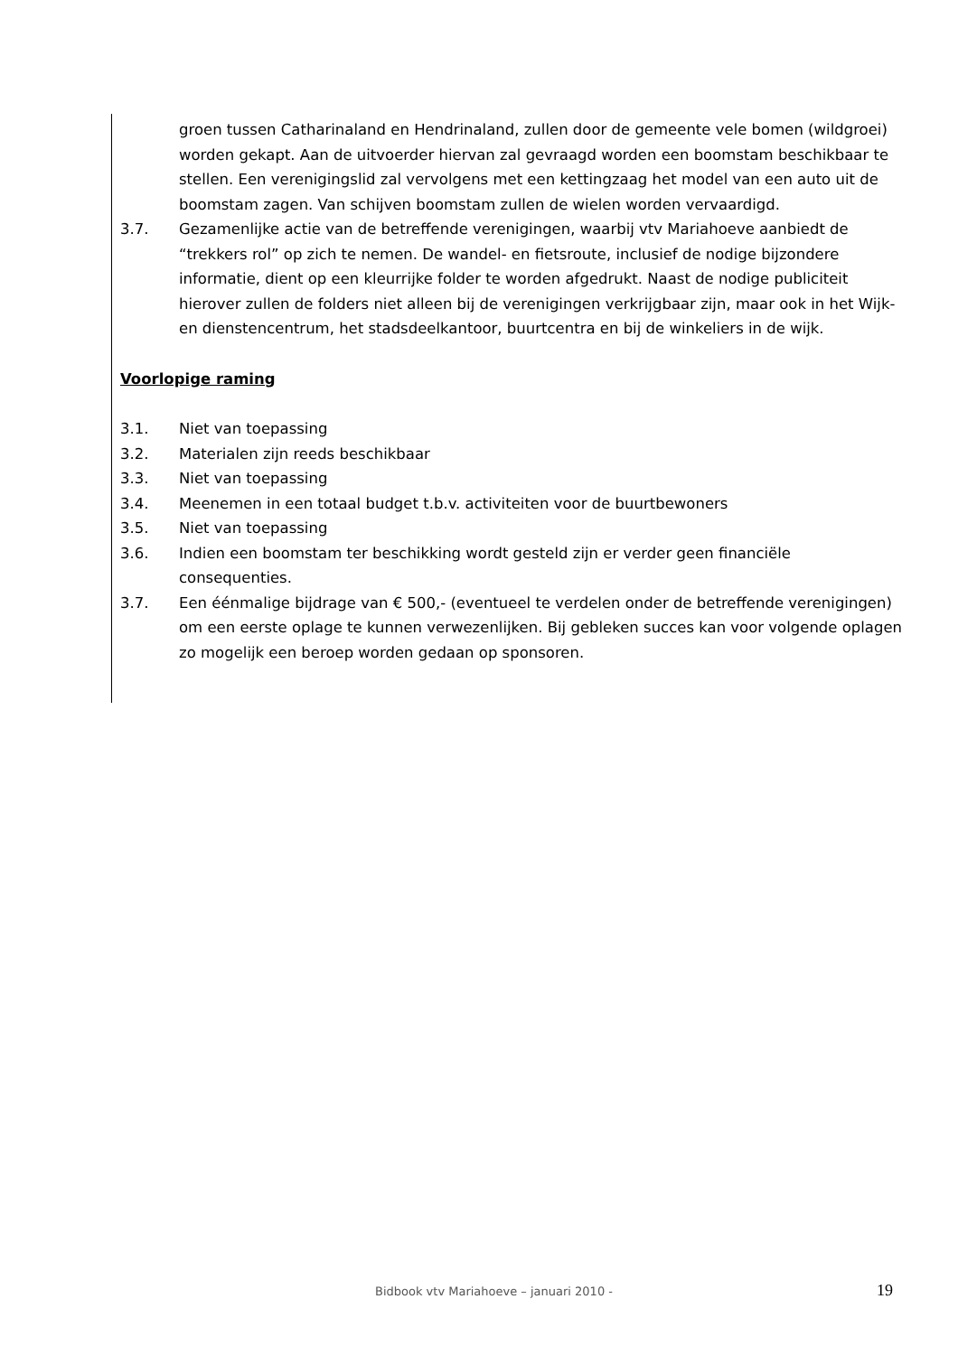groen tussen Catharinaland en Hendrinaland, zullen door de gemeente vele bomen (wildgroei) worden gekapt. Aan de uitvoerder hiervan zal gevraagd worden een boomstam beschikbaar te stellen. Een verenigingslid zal vervolgens met een kettingzaag het model van een auto uit de boomstam zagen. Van schijven boomstam zullen de wielen worden vervaardigd.
3.7. Gezamenlijke actie van de betreffende verenigingen, waarbij vtv Mariahoeve aanbiedt de “trekkers rol” op zich te nemen. De wandel- en fietsroute, inclusief de nodige bijzondere informatie, dient op een kleurrijke folder te worden afgedrukt. Naast de nodige publiciteit hierover zullen de folders niet alleen bij de verenigingen verkrijgbaar zijn, maar ook in het Wijk- en dienstencentrum, het stadsdeelkantoor, buurtcentra en bij de winkeliers in de wijk.
Voorlopige raming
3.1. Niet van toepassing
3.2. Materialen zijn reeds beschikbaar
3.3. Niet van toepassing
3.4. Meenemen in een totaal budget t.b.v. activiteiten voor de buurtbewoners
3.5. Niet van toepassing
3.6. Indien een boomstam ter beschikking wordt gesteld zijn er verder geen financiële consequenties.
3.7. Een éénmalige bijdrage van € 500,- (eventueel te verdelen onder de betreffende verenigingen) om een eerste oplage te kunnen verwezenlijken. Bij gebleken succes kan voor volgende oplagen zo mogelijk een beroep worden gedaan op sponsoren.
Bidbook vtv Mariahoeve – januari 2010 - 19